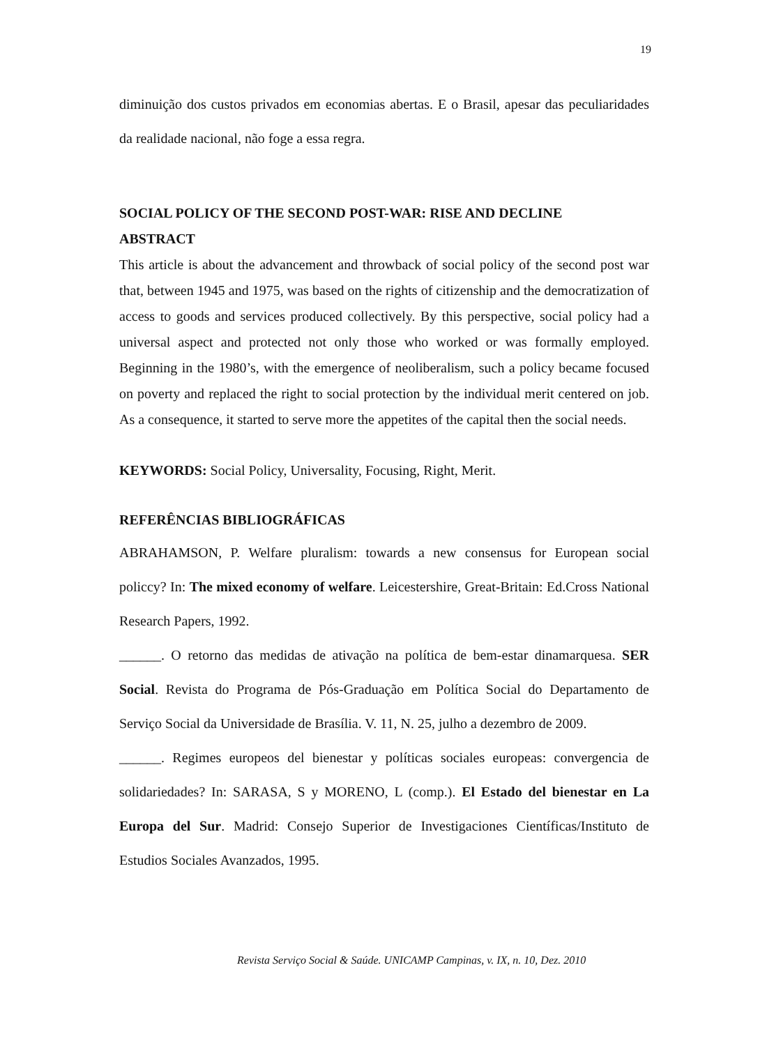19
diminuição dos custos privados em economias abertas. E o Brasil, apesar das peculiaridades da realidade nacional, não foge a essa regra.
SOCIAL POLICY OF THE SECOND POST-WAR: RISE AND DECLINE
ABSTRACT
This article is about the advancement and throwback of social policy of the second post war that, between 1945 and 1975, was based on the rights of citizenship and the democratization of access to goods and services produced collectively. By this perspective, social policy had a universal aspect and protected not only those who worked or was formally employed. Beginning in the 1980’s, with the emergence of neoliberalism, such a policy became focused on poverty and replaced the right to social protection by the individual merit centered on job. As a consequence, it started to serve more the appetites of the capital then the social needs.
KEYWORDS: Social Policy, Universality, Focusing, Right, Merit.
REFERÊNCIAS BIBLIOGRÁFICAS
ABRAHAMSON, P. Welfare pluralism: towards a new consensus for European social policcy? In: The mixed economy of welfare. Leicestershire, Great-Britain: Ed.Cross National Research Papers, 1992.
______. O retorno das medidas de ativação na política de bem-estar dinamarquesa. SER Social. Revista do Programa de Pós-Graduação em Política Social do Departamento de Serviço Social da Universidade de Brasília. V. 11, N. 25, julho a dezembro de 2009.
______. Regimes europeos del bienestar y políticas sociales europeas: convergencia de solidariedades? In: SARASA, S y MORENO, L (comp.). El Estado del bienestar en La Europa del Sur. Madrid: Consejo Superior de Investigaciones Científicas/Instituto de Estudios Sociales Avanzados, 1995.
Revista Serviço Social & Saúde. UNICAMP Campinas, v. IX, n. 10, Dez. 2010